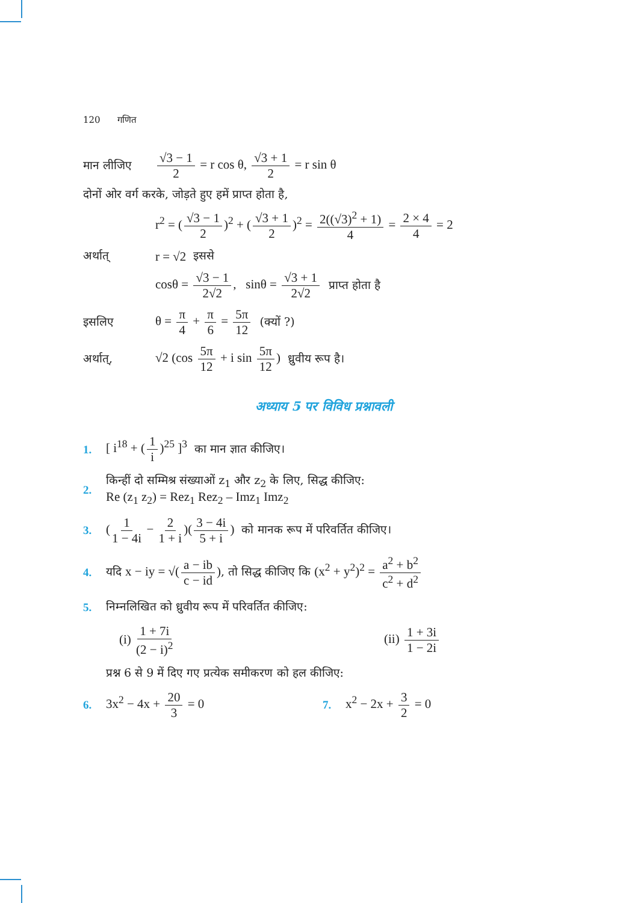120 गणित
मान लीजिए √3 − 1 2 = r cos θ, √3 + 1 2 = r sin θ
दोनों ओर वर्ग करके, जोड़ते हुए हमें प्राप्त होता है,
r<sup>2</sup> = (√3 − 1 2)<sup>2</sup> + (√3 + 1 2)<sup>2</sup> = 2((√3)<sup>2</sup> + 1) 4 = 2 × 4 4 = 2
अर्थात् r = √2 इससे
cosθ = √3 − 1 2√2, sinθ = √3 + 1 2√2 प्राप्त होता है
इसलिए θ = π 4 + π 6 = 5π 12 (क्यों ?)
अर्थात्, √2 (cos 5π 12 + i sin 5π 12) ध्रुवीय रूप है।
अध्याय 5 पर विविध प्रश्नावली
1. [ i<sup>18</sup> + (1 i)<sup>25</sup> ]<sup>3</sup> का मान ज्ञात कीजिए।
2.
किन्हीं दो सम्मिश्र संख्याओं z<sub>1</sub> और z<sub>2</sub> के लिए, सिद्ध कीजिए:
Re (z<sub>1</sub> z<sub>2</sub>) = Rez<sub>1</sub> Rez<sub>2</sub> – Imz<sub>1</sub> Imz<sub>2</sub>
3. (1 1 − 4i − 2 1 + i)(3 − 4i 5 + i) को मानक रूप में परिवर्तित कीजिए।
4. यदि x − iy = √(a − ib c − id), तो सिद्ध कीजिए कि (x<sup>2</sup> + y<sup>2</sup>)<sup>2</sup> = a<sup>2</sup> + b<sup>2</sup> c<sup>2</sup> + d<sup>2</sup>
5. निम्नलिखित को ध्रुवीय रूप में परिवर्तित कीजिए:
(i) 1 + 7i (2 − i)<sup>2</sup> (ii) 1 + 3i 1 − 2i
प्रश्न 6 से 9 में दिए गए प्रत्येक समीकरण को हल कीजिए:
6. 3x<sup>2</sup> − 4x + 20 3 = 0 7. x<sup>2</sup> − 2x + 3 2 = 0